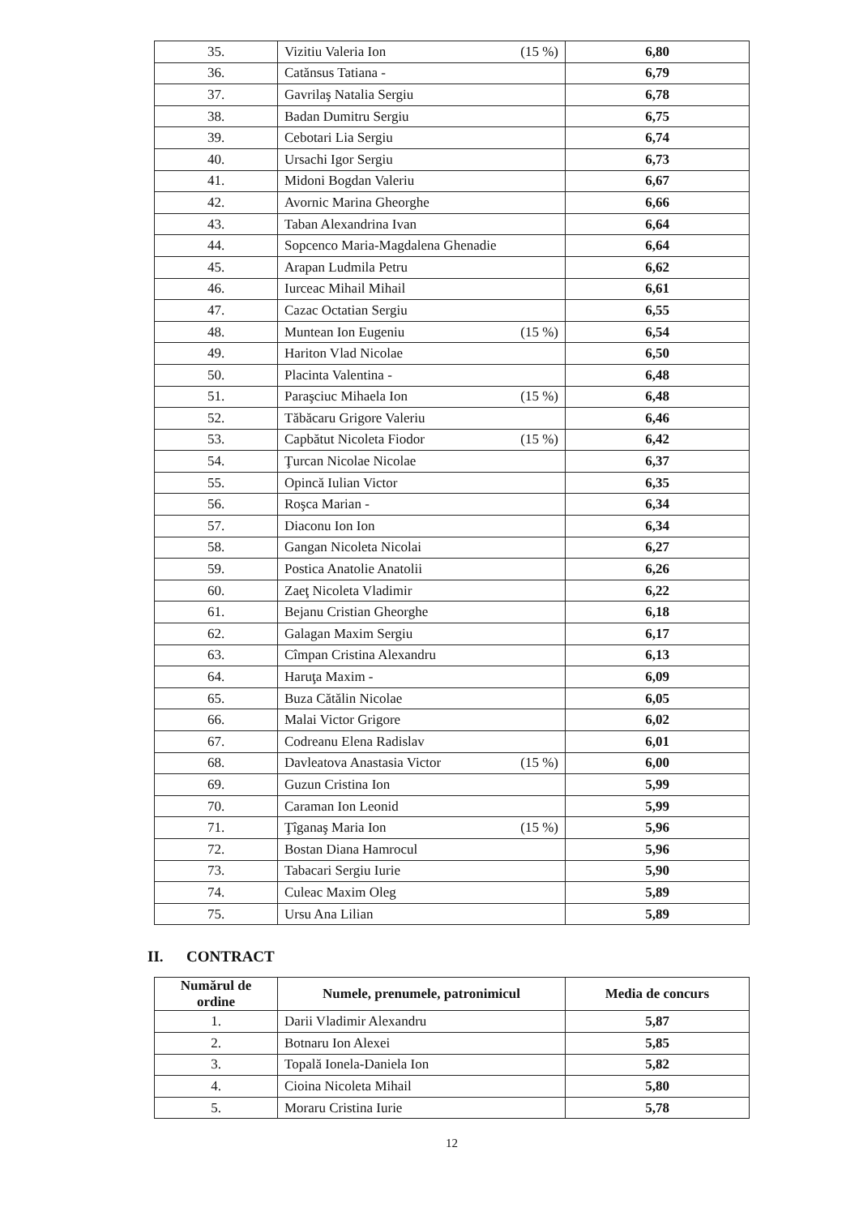| 35. | Vizitiu Valeria Ion | (15 %) | 6,80 |
| 36. | Catănsus Tatiana - | | 6,79 |
| 37. | Gavrilaş Natalia Sergiu | | 6,78 |
| 38. | Badan Dumitru Sergiu | | 6,75 |
| 39. | Cebotari Lia Sergiu | | 6,74 |
| 40. | Ursachi Igor Sergiu | | 6,73 |
| 41. | Midoni Bogdan Valeriu | | 6,67 |
| 42. | Avornic Marina Gheorghe | | 6,66 |
| 43. | Taban Alexandrina Ivan | | 6,64 |
| 44. | Sopcenco Maria-Magdalena Ghenadie | | 6,64 |
| 45. | Arapan Ludmila Petru | | 6,62 |
| 46. | Iurceac Mihail Mihail | | 6,61 |
| 47. | Cazac Octatian Sergiu | | 6,55 |
| 48. | Muntean Ion Eugeniu | (15 %) | 6,54 |
| 49. | Hariton Vlad Nicolae | | 6,50 |
| 50. | Placinta Valentina - | | 6,48 |
| 51. | Paraşciuc Mihaela Ion | (15 %) | 6,48 |
| 52. | Tăbăcaru Grigore Valeriu | | 6,46 |
| 53. | Capbătut Nicoleta Fiodor | (15 %) | 6,42 |
| 54. | Ţurcan Nicolae Nicolae | | 6,37 |
| 55. | Opincă Iulian Victor | | 6,35 |
| 56. | Roşca Marian - | | 6,34 |
| 57. | Diaconu Ion Ion | | 6,34 |
| 58. | Gangan Nicoleta Nicolai | | 6,27 |
| 59. | Postica Anatolie Anatolii | | 6,26 |
| 60. | Zaeţ Nicoleta Vladimir | | 6,22 |
| 61. | Bejanu Cristian Gheorghe | | 6,18 |
| 62. | Galagan Maxim Sergiu | | 6,17 |
| 63. | Cîmpan Cristina Alexandru | | 6,13 |
| 64. | Haruţa Maxim - | | 6,09 |
| 65. | Buza Cătălin Nicolae | | 6,05 |
| 66. | Malai Victor Grigore | | 6,02 |
| 67. | Codreanu Elena Radislav | | 6,01 |
| 68. | Davleatova Anastasia Victor | (15 %) | 6,00 |
| 69. | Guzun Cristina Ion | | 5,99 |
| 70. | Caraman Ion Leonid | | 5,99 |
| 71. | Ţîganaş Maria Ion | (15 %) | 5,96 |
| 72. | Bostan Diana Hamrocul | | 5,96 |
| 73. | Tabacari Sergiu Iurie | | 5,90 |
| 74. | Culeac Maxim Oleg | | 5,89 |
| 75. | Ursu Ana Lilian | | 5,89 |
II. CONTRACT
| Numărul de ordine | Numele, prenumele, patronimicul | Media de concurs |
| --- | --- | --- |
| 1. | Darii Vladimir Alexandru | 5,87 |
| 2. | Botnaru Ion Alexei | 5,85 |
| 3. | Topală Ionela-Daniela Ion | 5,82 |
| 4. | Cioina Nicoleta Mihail | 5,80 |
| 5. | Moraru Cristina Iurie | 5,78 |
12